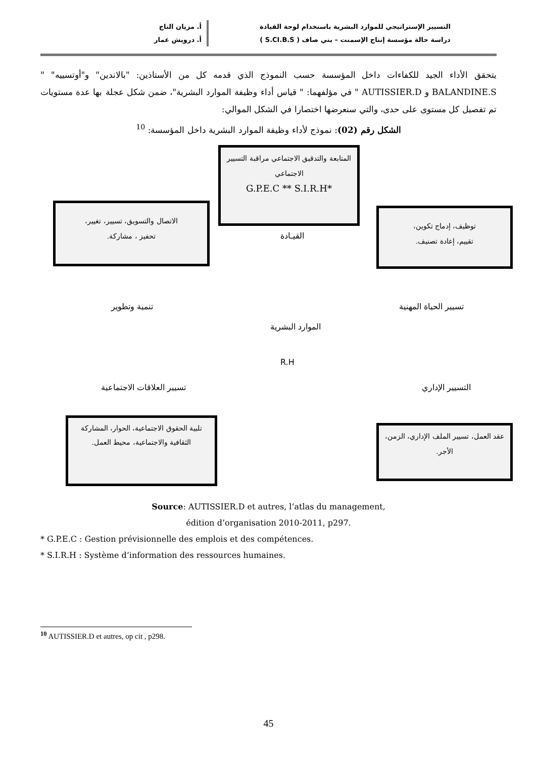التسيير الإستراتيجي للموارد البشرية باستخدام لوحة القيادة
دراسة حالة مؤسسة إنتاج الإسمنت – بني صاف ( S.CI.B.S )
أ. مزيان التاج
أ. درويش عمار
يتحقق الأداء الجيد للكفاءات داخل المؤسسة حسب النموذج الذي قدمه كل من الأستاذين: "بالاندين" و"أوتسييه" " BALANDINE.S و AUTISSIER.D " في مؤلفهما: " قياس أداء وظيفة الموارد البشرية"، ضمن شكل عجلة بها عدة مستويات تم تفصيل كل مستوى على حدى، والتي سنعرضها اختصارا في الشكل الموالي:
الشكل رقم (02): نموذج لأداء وظيفة الموارد البشرية داخل المؤسسة: <sup>10</sup>
المتابعة والتدقيق الاجتماعي مراقبة التسيير الاجتماعي
*G.P.E.C ** S.I.R.H
القيـادة
الاتصال والتسويق، تسيير، تغيير،
تحفيز ، مشاركة.
توظيف، إدماج تكوين،
تقييم، إعادة تصنيف.
تنمية وتطوير تسيير الحياة المهنية
الموارد البشرية
R.H
تسيير العلاقات الاجتماعية التسيير الإداري
تلبية الحقوق الاجتماعية، الحوار، المشاركة الثقافية والاجتماعية، محيط العمل.
عقد العمل، تسيير الملف الإداري، الزمن، الأجر.
Source: AUTISSIER.D et autres, l’atlas du management,
édition d’organisation 2010-2011, p297.
* G.P.E.C : Gestion prévisionnelle des emplois et des compétences.
* S.I.R.H : Système d’information des ressources humaines.
<sup>10</sup> AUTISSIER.D et autres, op cit , p298.
45